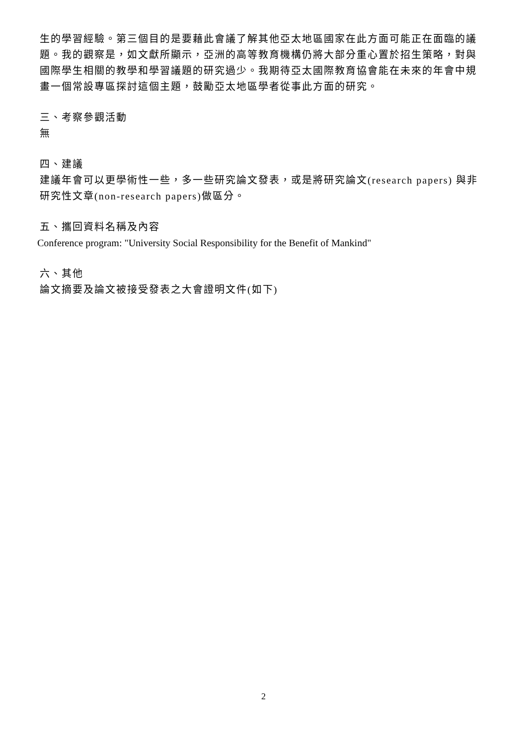生的學習經驗。第三個目的是要藉此會議了解其他亞太地區國家在此方面可能正在面臨的議題。我的觀察是，如文獻所顯示，亞洲的高等教育機構仍將大部分重心置於招生策略，對與國際學生相關的教學和學習議題的研究過少。我期待亞太國際教育協會能在未來的年會中規畫一個常設專區探討這個主題，鼓勵亞太地區學者從事此方面的研究。
三、考察參觀活動
無
四、建議
建議年會可以更學術性一些，多一些研究論文發表，或是將研究論文(research papers) 與非研究性文章(non-research papers)做區分。
五、攜回資料名稱及內容
Conference program: "University Social Responsibility for the Benefit of Mankind"
六、其他
論文摘要及論文被接受發表之大會證明文件(如下)
2